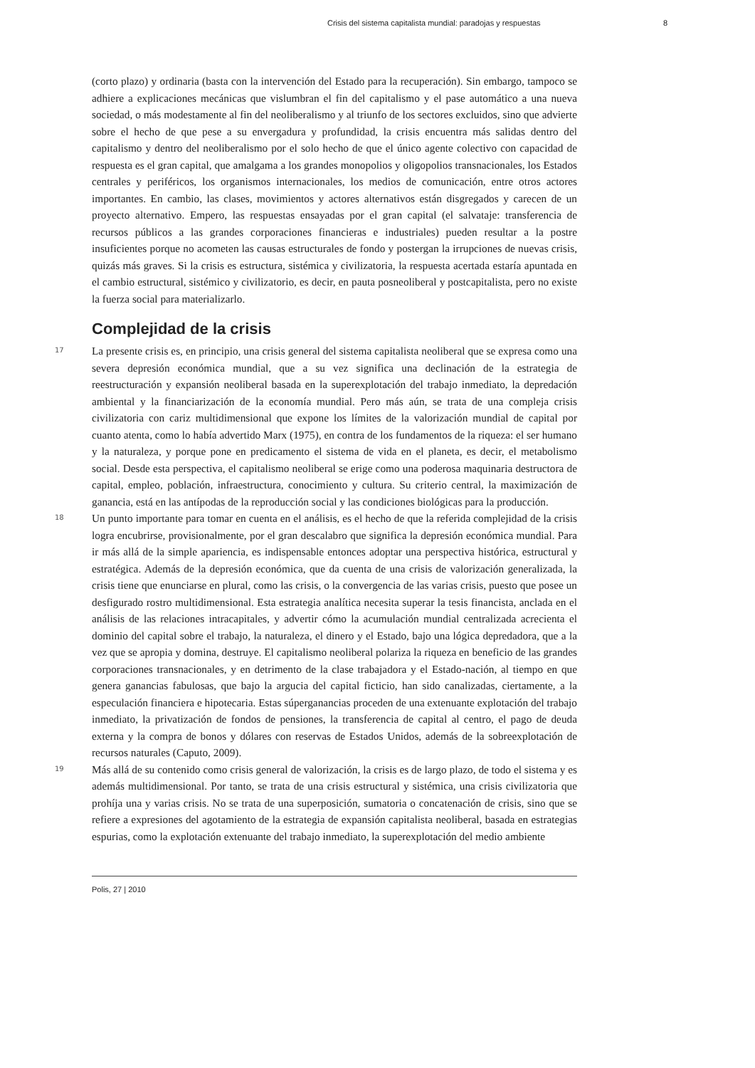Crisis del sistema capitalista mundial: paradojas y respuestas 8
(corto plazo) y ordinaria (basta con la intervención del Estado para la recuperación). Sin embargo, tampoco se adhiere a explicaciones mecánicas que vislumbran el fin del capitalismo y el pase automático a una nueva sociedad, o más modestamente al fin del neoliberalismo y al triunfo de los sectores excluidos, sino que advierte sobre el hecho de que pese a su envergadura y profundidad, la crisis encuentra más salidas dentro del capitalismo y dentro del neoliberalismo por el solo hecho de que el único agente colectivo con capacidad de respuesta es el gran capital, que amalgama a los grandes monopolios y oligopolios transnacionales, los Estados centrales y periféricos, los organismos internacionales, los medios de comunicación, entre otros actores importantes. En cambio, las clases, movimientos y actores alternativos están disgregados y carecen de un proyecto alternativo. Empero, las respuestas ensayadas por el gran capital (el salvataje: transferencia de recursos públicos a las grandes corporaciones financieras e industriales) pueden resultar a la postre insuficientes porque no acometen las causas estructurales de fondo y postergan la irrupciones de nuevas crisis, quizás más graves. Si la crisis es estructura, sistémica y civilizatoria, la respuesta acertada estaría apuntada en el cambio estructural, sistémico y civilizatorio, es decir, en pauta posneoliberal y postcapitalista, pero no existe la fuerza social para materializarlo.
Complejidad de la crisis
17
La presente crisis es, en principio, una crisis general del sistema capitalista neoliberal que se expresa como una severa depresión económica mundial, que a su vez significa una declinación de la estrategia de reestructuración y expansión neoliberal basada en la superexplotación del trabajo inmediato, la depredación ambiental y la financiarización de la economía mundial. Pero más aún, se trata de una compleja crisis civilizatoria con cariz multidimensional que expone los límites de la valorización mundial de capital por cuanto atenta, como lo había advertido Marx (1975), en contra de los fundamentos de la riqueza: el ser humano y la naturaleza, y porque pone en predicamento el sistema de vida en el planeta, es decir, el metabolismo social. Desde esta perspectiva, el capitalismo neoliberal se erige como una poderosa maquinaria destructora de capital, empleo, población, infraestructura, conocimiento y cultura. Su criterio central, la maximización de ganancia, está en las antípodas de la reproducción social y las condiciones biológicas para la producción.
18
Un punto importante para tomar en cuenta en el análisis, es el hecho de que la referida complejidad de la crisis logra encubrirse, provisionalmente, por el gran descalabro que significa la depresión económica mundial. Para ir más allá de la simple apariencia, es indispensable entonces adoptar una perspectiva histórica, estructural y estratégica. Además de la depresión económica, que da cuenta de una crisis de valorización generalizada, la crisis tiene que enunciarse en plural, como las crisis, o la convergencia de las varias crisis, puesto que posee un desfigurado rostro multidimensional. Esta estrategia analítica necesita superar la tesis financista, anclada en el análisis de las relaciones intracapitales, y advertir cómo la acumulación mundial centralizada acrecienta el dominio del capital sobre el trabajo, la naturaleza, el dinero y el Estado, bajo una lógica depredadora, que a la vez que se apropia y domina, destruye. El capitalismo neoliberal polariza la riqueza en beneficio de las grandes corporaciones transnacionales, y en detrimento de la clase trabajadora y el Estado-nación, al tiempo en que genera ganancias fabulosas, que bajo la argucia del capital ficticio, han sido canalizadas, ciertamente, a la especulación financiera e hipotecaria. Estas súperganancias proceden de una extenuante explotación del trabajo inmediato, la privatización de fondos de pensiones, la transferencia de capital al centro, el pago de deuda externa y la compra de bonos y dólares con reservas de Estados Unidos, además de la sobreexplotación de recursos naturales (Caputo, 2009).
19
Más allá de su contenido como crisis general de valorización, la crisis es de largo plazo, de todo el sistema y es además multidimensional. Por tanto, se trata de una crisis estructural y sistémica, una crisis civilizatoria que prohíja una y varias crisis. No se trata de una superposición, sumatoria o concatenación de crisis, sino que se refiere a expresiones del agotamiento de la estrategia de expansión capitalista neoliberal, basada en estrategias espurias, como la explotación extenuante del trabajo inmediato, la superexplotación del medio ambiente
Polis, 27 | 2010